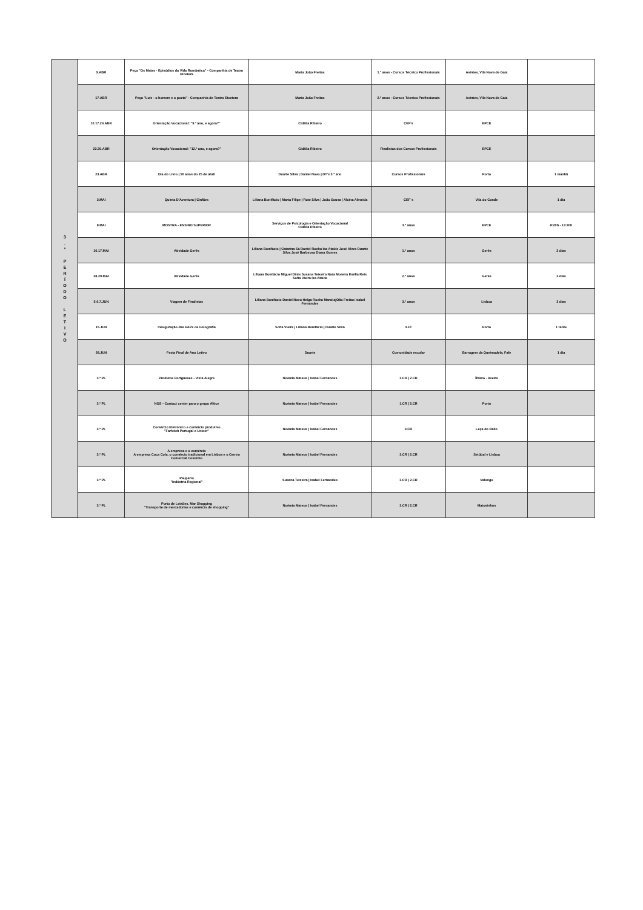| 3 . º P E R Í O D O L E T I V O | 9.ABR | Peça "Os Maias - Episódios da Vida Romântica" - Companhia de Teatro Etcetera | Maria João Freitas | 1.º anos - Cursos Técnico Profissionais | Avintes, Vila Nova de Gaia | |
| | 17.ABR | Peça "Luís - o homem e o poeta" - Companhia de Teatro Etcetera | Maria João Freitas | 2.º anos - Cursos Técnico Profissionais | Avintes, Vila Nova de Gaia | |
| | 10.17.24.ABR | Orientação Vocacional: "9.º ano, e agora?" | Cidália Ribeiro | CEF's | EPCE | |
| | 22.29.ABR | Orientação Vocacional: "12.º ano, e agora?" | Cidália Ribeiro | Finalistas dos Cursos Profissionais | EPCE | |
| | 23.ABR | Dia do Livro / 50 anos do 25 de abril | Duarte Silva / Daniel Novo / DT's 3.º ano | Cursos Profissionais | Porto | 1 manhã |
| | 3.MAI | Quinta D'Aventura / Cinfães | Liliana Bonifácio / Marta Filipe / Rute Silva / João Sousa / Alcina Almeida | CEF´s | Vila do Conde | 1 dia |
| | 8.MAI | MOSTRA - ENSINO SUPERIOR | Serviços de Psicologia e Orientação Vocacional Cidália Ribeiro | 3.º anos | EPCE | 8:20h - 13:30h |
| | 16.17.MAI | Atividade Gerês | Liliana Bonifácio / Catarina Sá Daniel Rocha Isa Ataíde José Alves Duarte Silva José Barbsosa Diana Gomes | 1.º anos | Gerês | 2 dias |
| | 28.29.MAI | Atividade Gerês | Liliana Bonifácio Miguel Dinis Susana Teixeira Nara Moreira Emília Reis Sofia Vieira Isa Ataíde | 2.º anos | Gerês | 2 dias |
| | 5.6.7.JUN | Viagem de Finalistas | Liliana Bonifácio Daniel Novo Helga Rocha Marai ajOão Freitas Isabel Fernandes | 3.º anos | Lisboa | 3 dias |
| | 15.JUN | Inauguração das PAPs de Fotografia | Sofia Vieira / Liliana Bonifácio / Duarte Silva | 3.FT | Porto | 1 tarde |
| | 28.JUN | Festa Final de Ano Letivo | Duarte | Comunidade escolar | Barragem da Queimadela, Fafe | 1 dia |
| | 3.º PL | Produtos Portgueses - Vista Alegre | Noémia Mateus / Isabel Fernandes | 3.CR / 2.CR | Ílhavo - Aveiro | |
| | 3.º PL | NOS - Contact center para o grupo Altice | Noémia Mateus / Isabel Fernandes | 1.CR / 2.CR | Porto | |
| | 3.º PL | Comércio Eletrónico e comércio produtivo "Farfetch Portugal e Unicer" | Noémia Mateus / Isabel Fernandes | 3.CR | Leça do Balio | |
| | 3.º PL | A empresa e o comércio A empresa Coca Cola, o comércio tradicional em Lisboa e o Centro Comercial Colombo | Noémia Mateus / Isabel Fernandes | 3.CR / 2.CR | Setúbal e Lisboa | |
| | 3.º PL | Paupério "Indústria Regional" | Susana Teixeira / Isabel Fernandes | 3.CR / 2.CR | Valongo | |
| | 3.º PL | Porto de Leixões, Mar Shopping "Transporte de mercadorias e comércio de shopping" | Noémia Mateus / Isabel Fernandes | 3.CR / 2.CR | Matosinhos | |